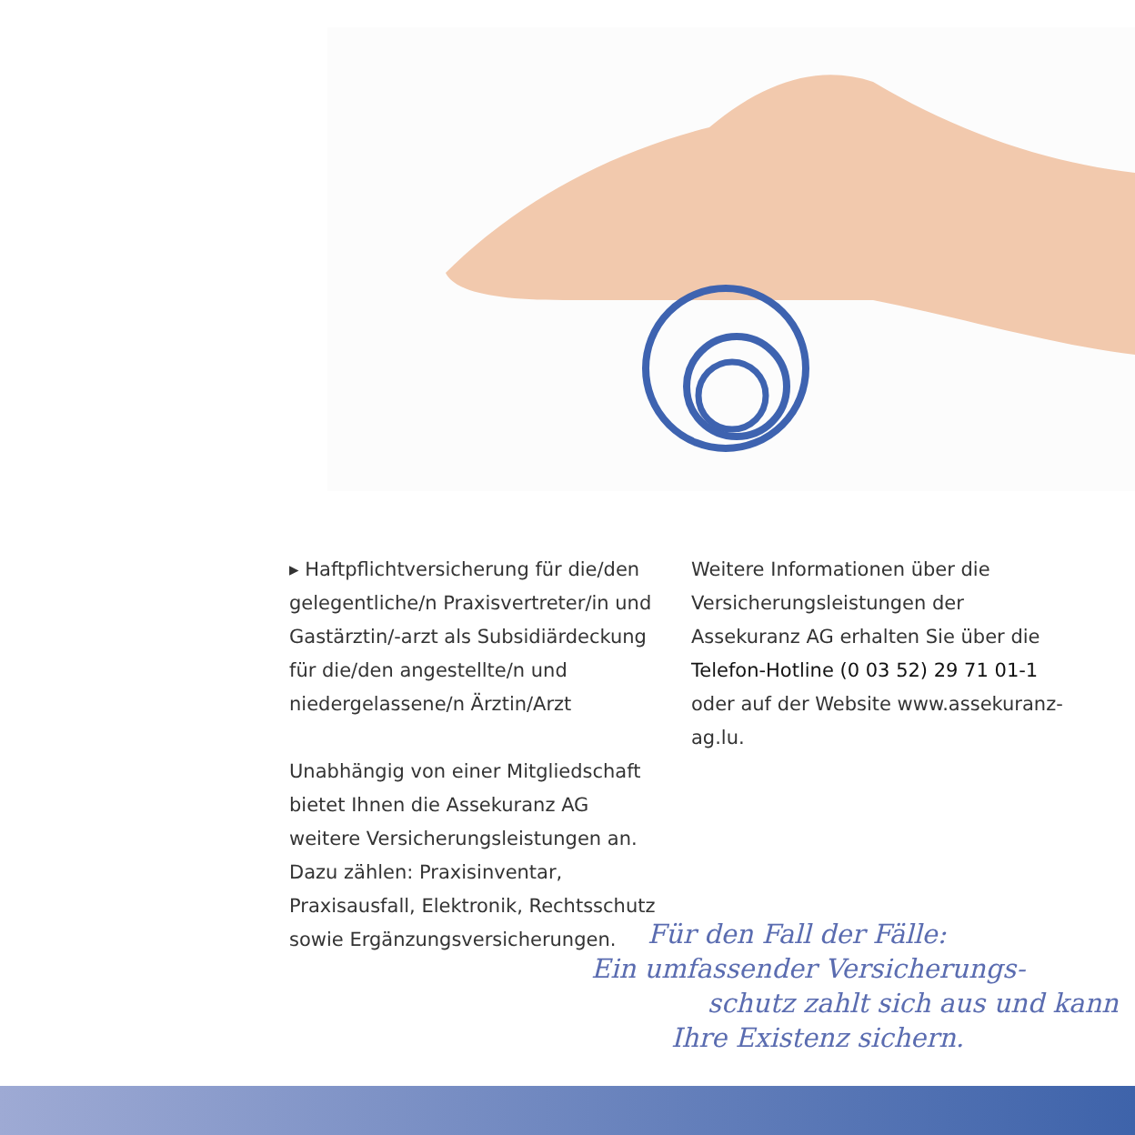▸ Haftpflichtversicherung für die/den gelegentliche/n Praxisvertreter/in und Gastärztin/-arzt als Subsidiärdeckung für die/den angestellte/n und niederge­lassene/n Ärztin/Arzt
Unabhängig von einer Mitgliedschaft bietet Ihnen die Assekuranz AG weitere Versicherungsleistungen an. Dazu zählen: Praxisinventar, Praxisausfall, Elektronik, Rechtsschutz sowie Ergänzungs­versicherungen.
Weitere Informationen über die Versicherungsleistungen der Assekuranz AG erhalten Sie über die Telefon-Hotline (0 03 52) 29 71 01-1 oder auf der Website www.assekuranz-ag.lu.
Für den Fall der Fälle:
Ein umfassender Versicherungs-
schutz zahlt sich aus und kann
Ihre Existenz sichern.